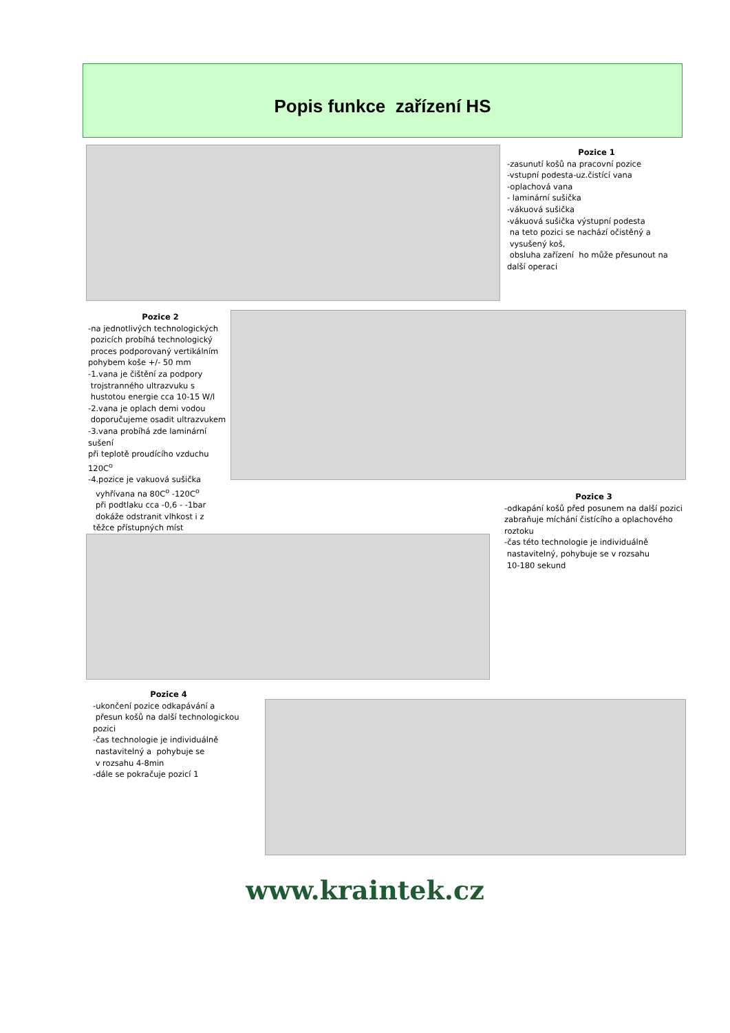Popis funkce zařízení HS
Pozice 1
-zasunutí košů na pracovní pozice
-vstupní podesta-uz.čistící vana
-oplachová vana
- laminární sušička
-vákuová sušička
-vákuová sušička výstupní podesta
na teto pozici se nachází očistěný a
vysušený koš,
obsluha zařízení ho může přesunout na
další operaci
Pozice 2
-na jednotlivých technologických
pozicích probíhá technologický
proces podporovaný vertikálním
pohybem koše +/- 50 mm
-1.vana je čištění za podpory
trojstranného ultrazvuku s
hustotou energie cca 10-15 W/l
-2.vana je oplach demi vodou
doporučujeme osadit ultrazvukem
-3.vana probíhá zde laminární sušení
při teplotě proudícího vzduchu 120C<sup>o</sup>
-4.pozice je vakuová sušička
vyhřívana na 80C<sup>o</sup> -120C<sup>o</sup>
při podtlaku cca -0,6 - -1bar
dokáže odstranit vlhkost i z
těžce přístupných míst
Pozice 3
-odkapání košů před posunem na další pozici
zabraňuje míchání čistícího a oplachového
roztoku
-čas této technologie je individuálně
nastavitelný, pohybuje se v rozsahu
10-180 sekund
Pozice 4
-ukončení pozice odkapávání a
přesun košů na další technologickou
pozici
-čas technologie je individuálně
nastavitelný a pohybuje se
v rozsahu 4-8min
-dále se pokračuje pozicí 1
www.kraintek.cz